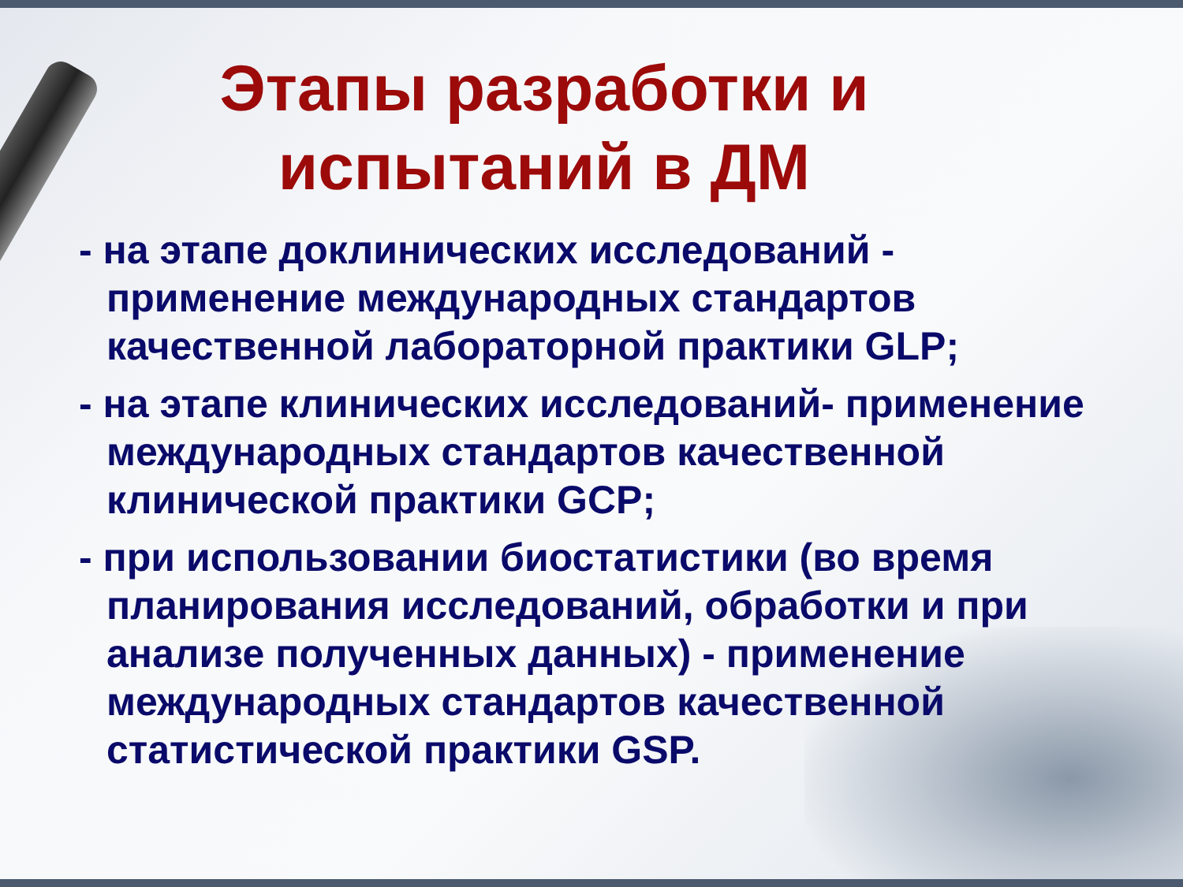Этапы разработки и
испытаний в ДМ
- на этапе доклинических исследований - применение международных стандартов качественной лабораторной практики GLP;
- на этапе клинических исследований- применение международных стандартов качественной клинической практики GCP;
- при использовании биостатистики (во время планирования исследований, обработки и при анализе полученных данных) - применение международных стандартов качественной статистической практики GSP.